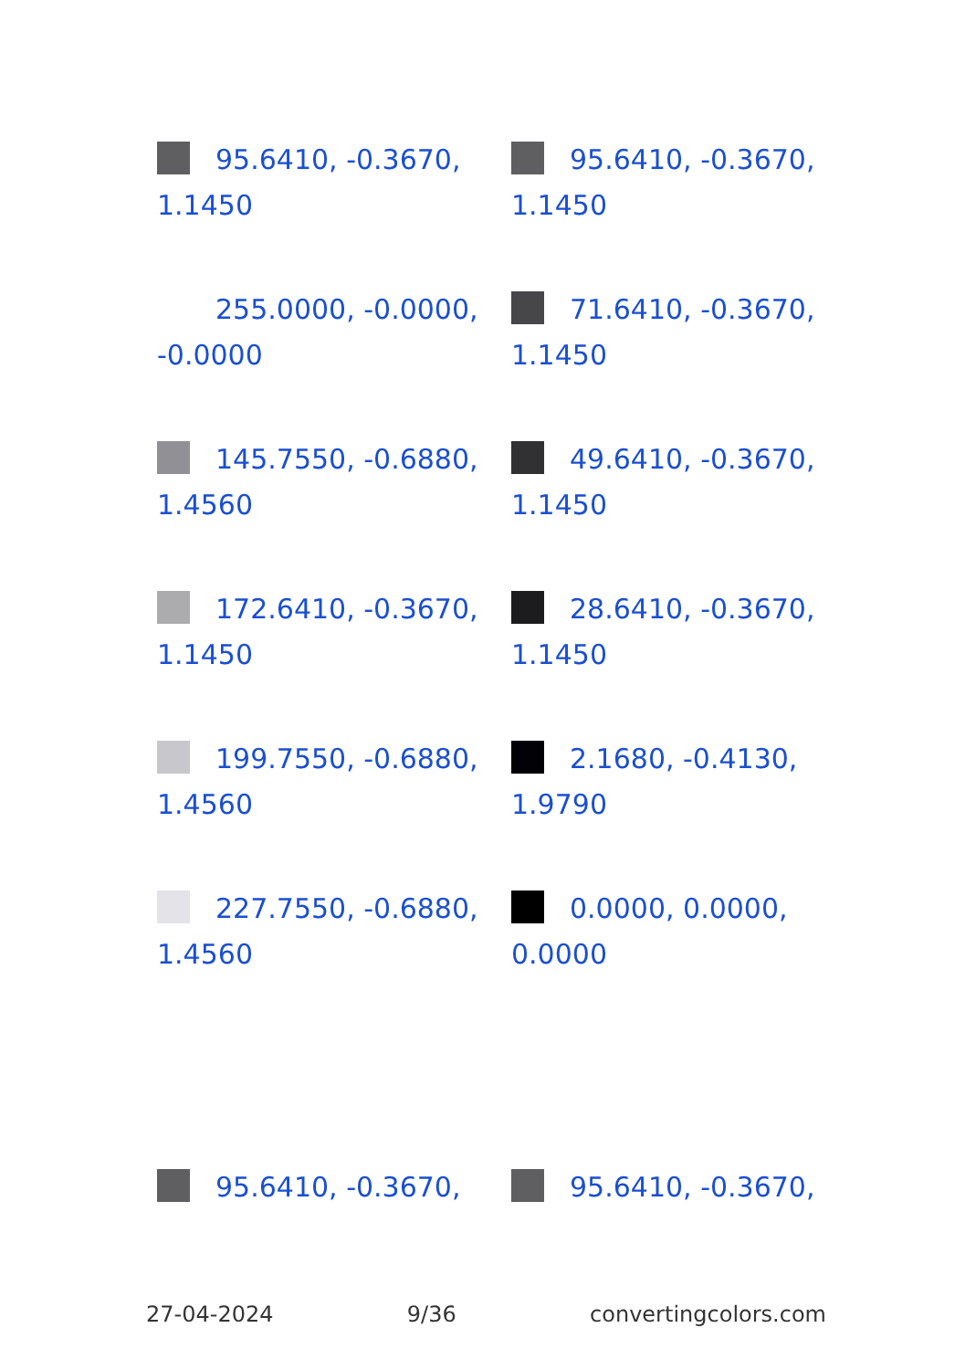95.6410, -0.3670, 1.1450
95.6410, -0.3670, 1.1450
255.0000, -0.0000, -0.0000
71.6410, -0.3670, 1.1450
145.7550, -0.6880, 1.4560
49.6410, -0.3670, 1.1450
172.6410, -0.3670, 1.1450
28.6410, -0.3670, 1.1450
199.7550, -0.6880, 1.4560
2.1680, -0.4130, 1.9790
227.7550, -0.6880, 1.4560
0.0000, 0.0000, 0.0000
95.6410, -0.3670,
95.6410, -0.3670,
27-04-2024 9/36 convertingcolors.com